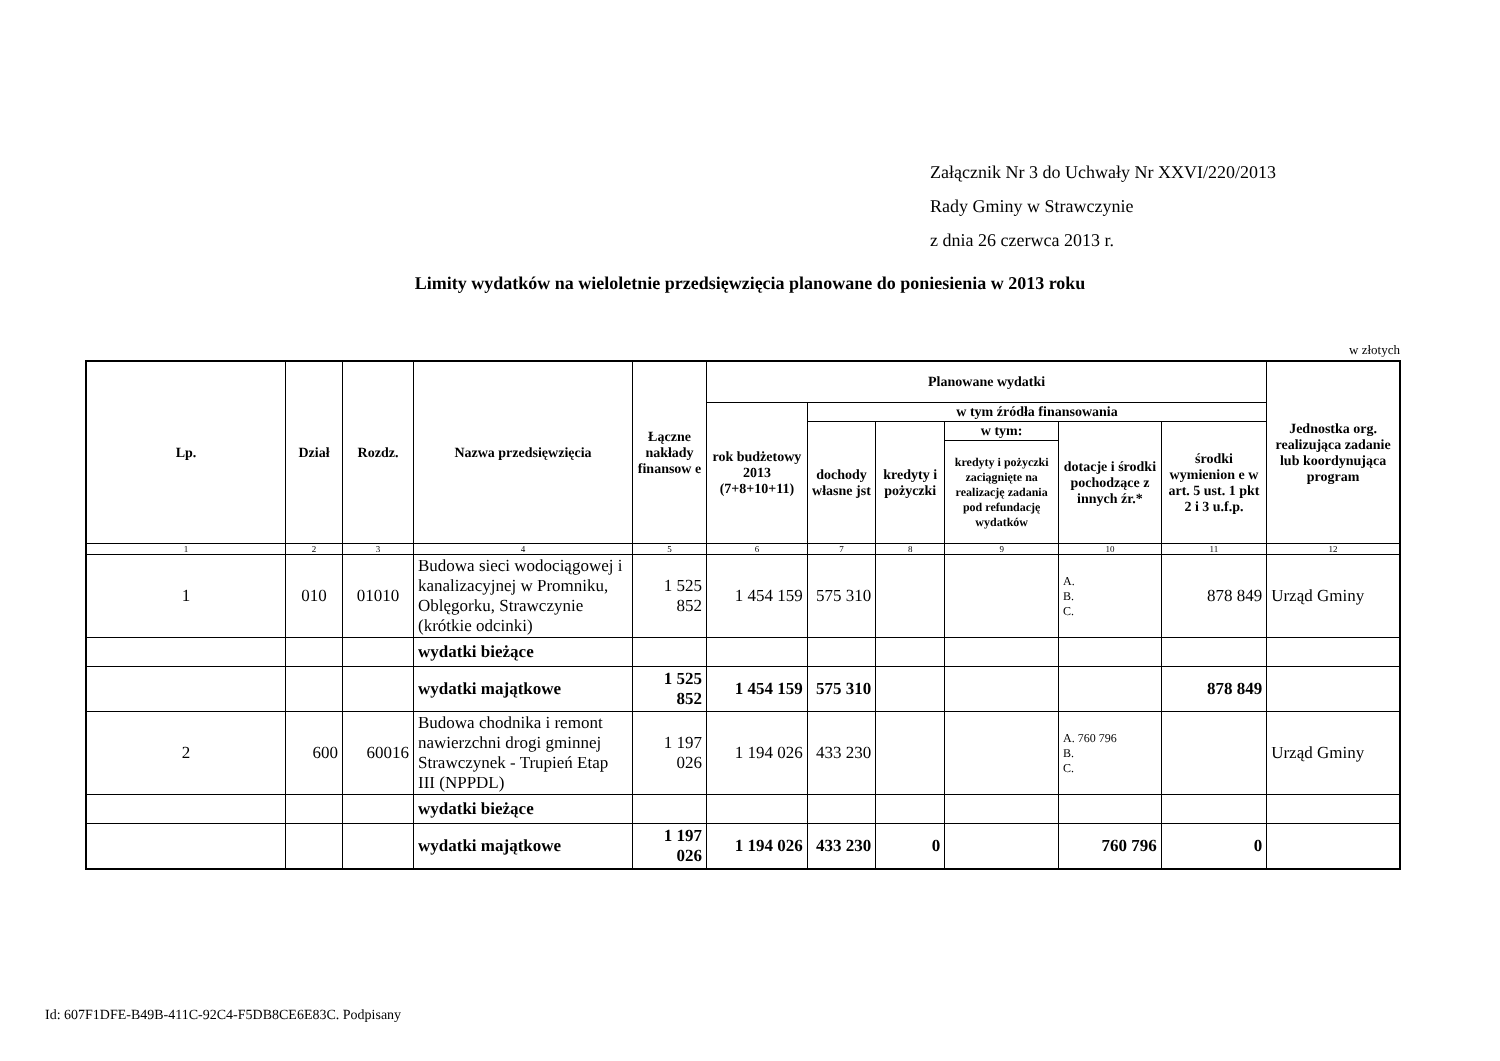Załącznik Nr 3 do Uchwały Nr XXVI/220/2013
Rady Gminy w Strawczynie
z dnia 26 czerwca 2013 r.
Limity wydatków na wieloletnie przedsięwzięcia planowane do poniesienia w 2013 roku
w złotych
| Lp. | Dział | Rozdz. | Nazwa przedsięwzięcia | Łączne nakłady finansow e | Planowane wydatki | | | | | | Jednostka org. realizująca zadanie lub koordynująca program |
| --- | --- | --- | --- | --- | --- | --- | --- | --- | --- | --- | --- |
| | | | | | rok budżetowy 2013 (7+8+10+11) | w tym źródła finansowania | | | | | |
| | | | | | | dochody własne jst | kredyty i pożyczki | w tym: | dotacje i środki pochodzące z innych źr.* | środki wymienion e w art. 5 ust. 1 pkt 2 i 3 u.f.p. | |
| | | | | | | | | kredyty i pożyczki zaciągnięte na realizację zadania pod refundację wydatków | | | |
| 1 | 2 | 3 | 4 | 5 | 6 | 7 | 8 | 9 | 10 | 11 | 12 |
| 1 | 010 | 01010 | Budowa sieci wodociągowej i kanalizacyjnej w Promniku, Oblęgorku, Strawczynie (krótkie odcinki) | 1 525 852 | 1 454 159 | 575 310 | | | A. B. C. | 878 849 | Urząd Gminy |
| | | | wydatki bieżące | | | | | | | | |
| | | | wydatki majątkowe | 1 525 852 | 1 454 159 | 575 310 | | | | 878 849 | |
| 2 | 600 | 60016 | Budowa chodnika i remont nawierzchni drogi gminnej Strawczynek - Trupień Etap III (NPPDL) | 1 197 026 | 1 194 026 | 433 230 | | | A. 760 796 B. C. | | Urząd Gminy |
| | | | wydatki bieżące | | | | | | | | |
| | | | wydatki majątkowe | 1 197 026 | 1 194 026 | 433 230 | 0 | | 760 796 | 0 | |
Id: 607F1DFE-B49B-411C-92C4-F5DB8CE6E83C. Podpisany